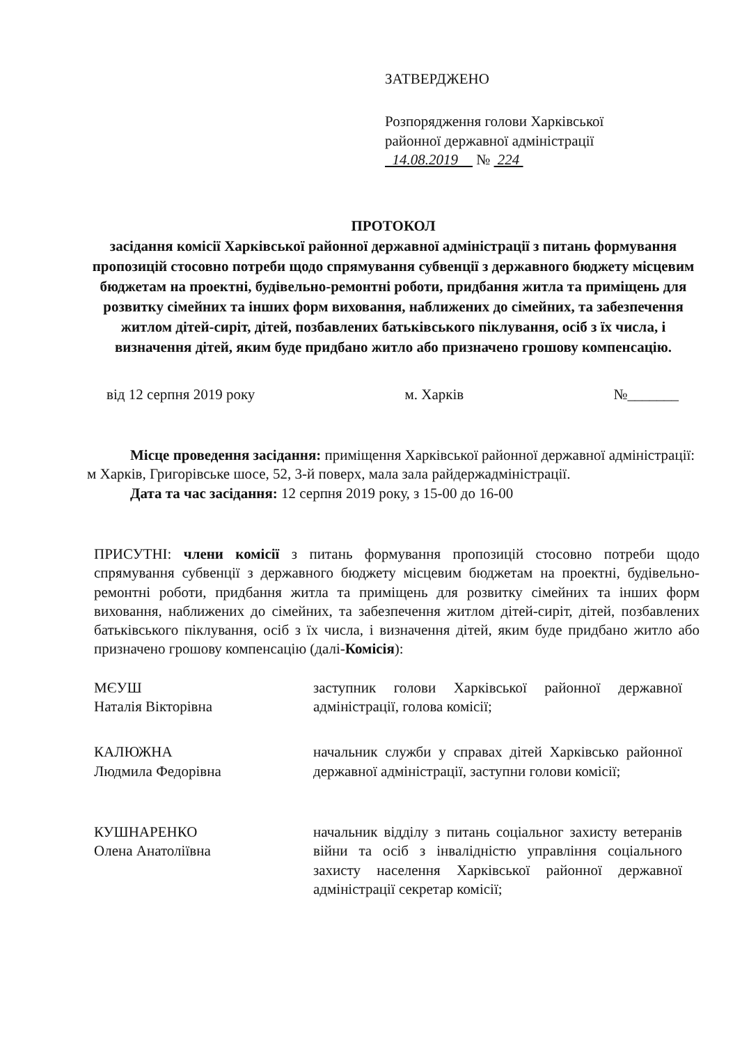ЗАТВЕРДЖЕНО
Розпорядження голови Харківської
районної державної адміністрації
14.08.2019 № 224
ПРОТОКОЛ
засідання комісії Харківської районної державної адміністрації з питань формування пропозицій стосовно потреби щодо спрямування субвенції з державного бюджету місцевим бюджетам на проектні, будівельно-ремонтні роботи, придбання житла та приміщень для розвитку сімейних та інших форм виховання, наближених до сімейних, та забезпечення житлом дітей-сиріт, дітей, позбавлених батьківського піклування, осіб з їх числа, і визначення дітей, яким буде придбано житло або призначено грошову компенсацію.
від 12 серпня 2019 року м. Харків №_______
Місце проведення засідання: приміщення Харківської районної державної адміністрації: м Харків, Григорівське шосе, 52, 3-й поверх, мала зала райдержадміністрації.
Дата та час засідання: 12 серпня 2019 року, з 15-00 до 16-00
ПРИСУТНІ: члени комісії з питань формування пропозицій стосовно потреби щодо спрямування субвенції з державного бюджету місцевим бюджетам на проектні, будівельно-ремонтні роботи, придбання житла та приміщень для розвитку сімейних та інших форм виховання, наближених до сімейних, та забезпечення житлом дітей-сиріт, дітей, позбавлених батьківського піклування, осіб з їх числа, і визначення дітей, яким буде придбано житло або призначено грошову компенсацію (далі-Комісія):
МЄУШ
Наталія Вікторівна
заступник голови Харківської районної державної адміністрації, голова комісії;
КАЛЮЖНА
Людмила Федорівна
начальник служби у справах дітей Харківсько районної державної адміністрації, заступни голови комісії;
КУШНАРЕНКО
Олена Анатоліївна
начальник відділу з питань соціальног захисту ветеранів війни та осіб з інвалідністю управління соціального захисту населення Харківської районної державної адміністрації секретар комісії;